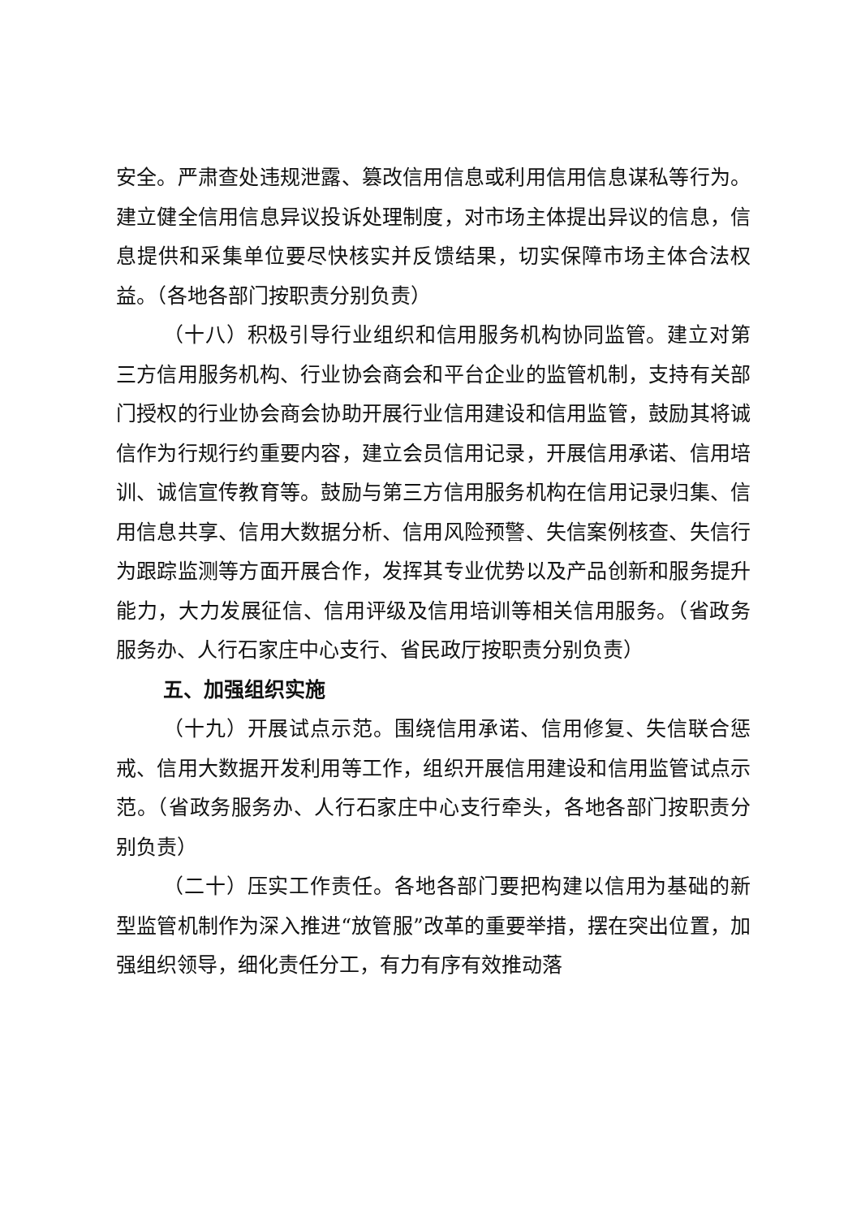安全。严肃查处违规泄露、篡改信用信息或利用信用信息谋私等行为。建立健全信用信息异议投诉处理制度，对市场主体提出异议的信息，信息提供和采集单位要尽快核实并反馈结果，切实保障市场主体合法权益。（各地各部门按职责分别负责）
（十八）积极引导行业组织和信用服务机构协同监管。建立对第三方信用服务机构、行业协会商会和平台企业的监管机制，支持有关部门授权的行业协会商会协助开展行业信用建设和信用监管，鼓励其将诚信作为行规行约重要内容，建立会员信用记录，开展信用承诺、信用培训、诚信宣传教育等。鼓励与第三方信用服务机构在信用记录归集、信用信息共享、信用大数据分析、信用风险预警、失信案例核查、失信行为跟踪监测等方面开展合作，发挥其专业优势以及产品创新和服务提升能力，大力发展征信、信用评级及信用培训等相关信用服务。（省政务服务办、人行石家庄中心支行、省民政厅按职责分别负责）
五、加强组织实施
（十九）开展试点示范。围绕信用承诺、信用修复、失信联合惩戒、信用大数据开发利用等工作，组织开展信用建设和信用监管试点示范。（省政务服务办、人行石家庄中心支行牵头，各地各部门按职责分别负责）
（二十）压实工作责任。各地各部门要把构建以信用为基础的新型监管机制作为深入推进“放管服”改革的重要举措，摆在突出位置，加强组织领导，细化责任分工，有力有序有效推动落